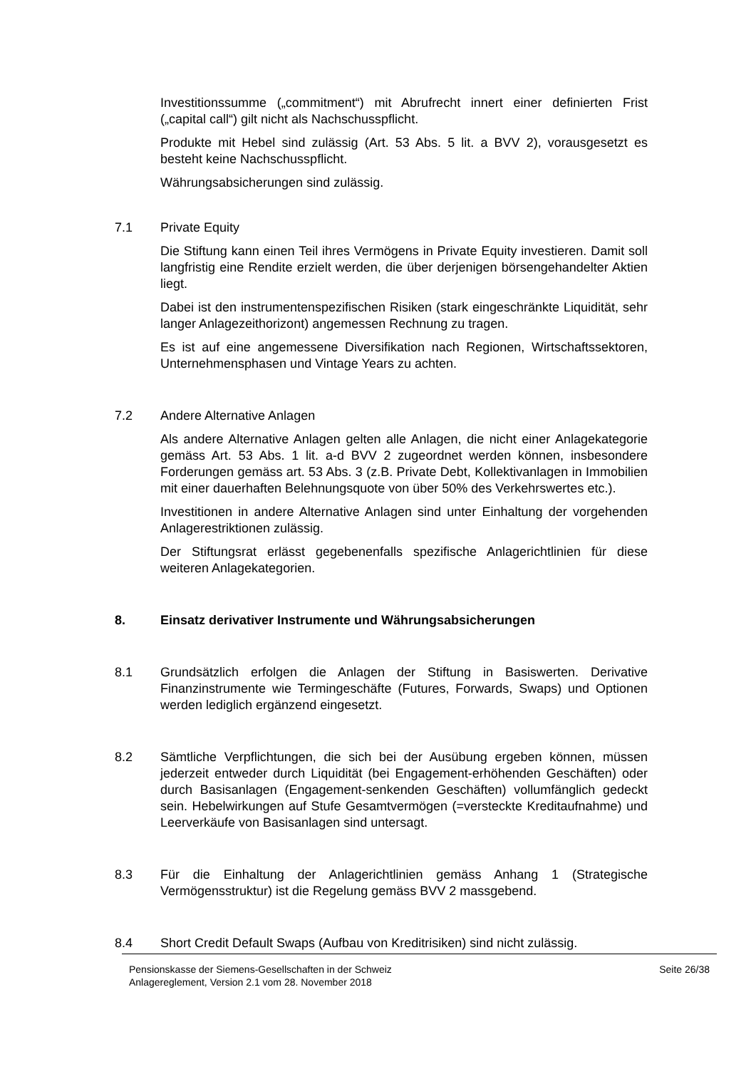Investitionssumme („commitment“) mit Abrufrecht innert einer definierten Frist („capital call“) gilt nicht als Nachschusspflicht.
Produkte mit Hebel sind zulässig (Art. 53 Abs. 5 lit. a BVV 2), vorausgesetzt es besteht keine Nachschusspflicht.
Währungsabsicherungen sind zulässig.
7.1 Private Equity
Die Stiftung kann einen Teil ihres Vermögens in Private Equity investieren. Damit soll langfristig eine Rendite erzielt werden, die über derjenigen börsengehandelter Aktien liegt.
Dabei ist den instrumentenspezifischen Risiken (stark eingeschränkte Liquidität, sehr langer Anlagezeithorizont) angemessen Rechnung zu tragen.
Es ist auf eine angemessene Diversifikation nach Regionen, Wirtschaftssektoren, Unternehmensphasen und Vintage Years zu achten.
7.2 Andere Alternative Anlagen
Als andere Alternative Anlagen gelten alle Anlagen, die nicht einer Anlagekategorie gemäss Art. 53 Abs. 1 lit. a-d BVV 2 zugeordnet werden können, insbesondere Forderungen gemäss art. 53 Abs. 3 (z.B. Private Debt, Kollektivanlagen in Immobilien mit einer dauerhaften Belehnungsquote von über 50% des Verkehrswertes etc.).
Investitionen in andere Alternative Anlagen sind unter Einhaltung der vorgehenden Anlagerestriktionen zulässig.
Der Stiftungsrat erlässt gegebenenfalls spezifische Anlagerichtlinien für diese weiteren Anlagekategorien.
8. Einsatz derivativer Instrumente und Währungsabsicherungen
8.1 Grundsätzlich erfolgen die Anlagen der Stiftung in Basiswerten. Derivative Finanzinstrumente wie Termingeschäfte (Futures, Forwards, Swaps) und Optionen werden lediglich ergänzend eingesetzt.
8.2 Sämtliche Verpflichtungen, die sich bei der Ausübung ergeben können, müssen jederzeit entweder durch Liquidität (bei Engagement-erhöhenden Geschäften) oder durch Basisanlagen (Engagement-senkenden Geschäften) vollumfänglich gedeckt sein. Hebelwirkungen auf Stufe Gesamtvermögen (=versteckte Kreditaufnahme) und Leerverkäufe von Basisanlagen sind untersagt.
8.3 Für die Einhaltung der Anlagerichtlinien gemäss Anhang 1 (Strategische Vermögensstruktur) ist die Regelung gemäss BVV 2 massgebend.
8.4 Short Credit Default Swaps (Aufbau von Kreditrisiken) sind nicht zulässig.
Pensionskasse der Siemens-Gesellschaften in der Schweiz
Anlagereglement, Version 2.1 vom 28. November 2018
Seite 26/38